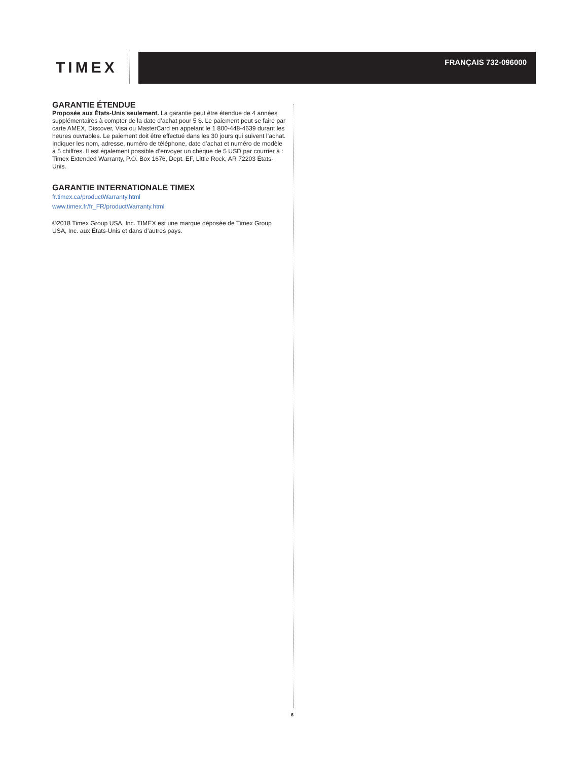TIMEX
FRANÇAIS 732-096000
GARANTIE ÉTENDUE
Proposée aux États-Unis seulement. La garantie peut être étendue de 4 années supplémentaires à compter de la date d’achat pour 5 $. Le paiement peut se faire par carte AMEX, Discover, Visa ou MasterCard en appelant le 1 800-448-4639 durant les heures ouvrables. Le paiement doit être effectué dans les 30 jours qui suivent l’achat. Indiquer les nom, adresse, numéro de téléphone, date d’achat et numéro de modèle à 5 chiffres. Il est également possible d’envoyer un chèque de 5 USD par courrier à : Timex Extended Warranty, P.O. Box 1676, Dept. EF, Little Rock, AR 72203 États-Unis.
GARANTIE INTERNATIONALE TIMEX
fr.timex.ca/productWarranty.html
www.timex.fr/fr_FR/productWarranty.html
©2018 Timex Group USA, Inc. TIMEX est une marque déposée de Timex Group USA, Inc. aux États-Unis et dans d’autres pays.
6